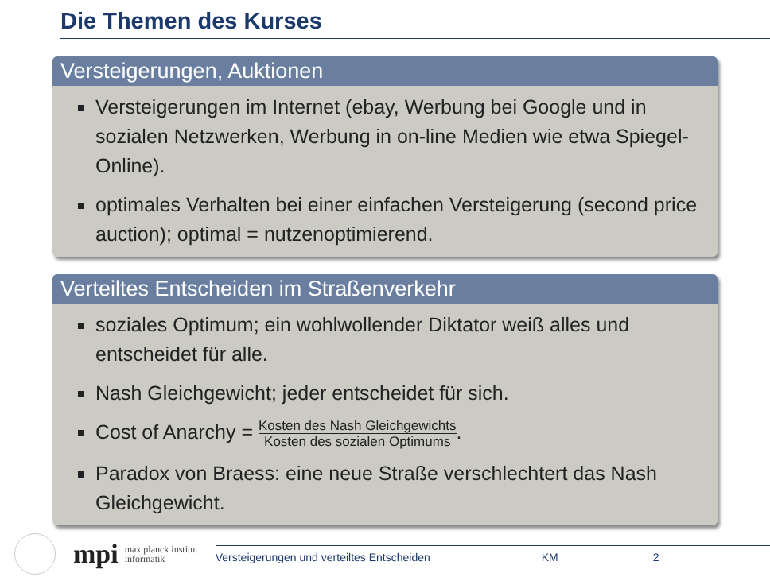Die Themen des Kurses
Versteigerungen, Auktionen
Versteigerungen im Internet (ebay, Werbung bei Google und in sozialen Netzwerken, Werbung in on-line Medien wie etwa Spiegel-Online).
optimales Verhalten bei einer einfachen Versteigerung (second price auction); optimal = nutzenoptimierend.
Verteiltes Entscheiden im Straßenverkehr
soziales Optimum; ein wohlwollender Diktator weiß alles und entscheidet für alle.
Nash Gleichgewicht; jeder entscheidet für sich.
Cost of Anarchy = Kosten des Nash Gleichgewichts Kosten des sozialen Optimums.
Paradox von Braess: eine neue Straße verschlechtert das Nash Gleichgewicht.
mpi
max planck institut
informatik
Versteigerungen und verteiltes Entscheiden KM 2